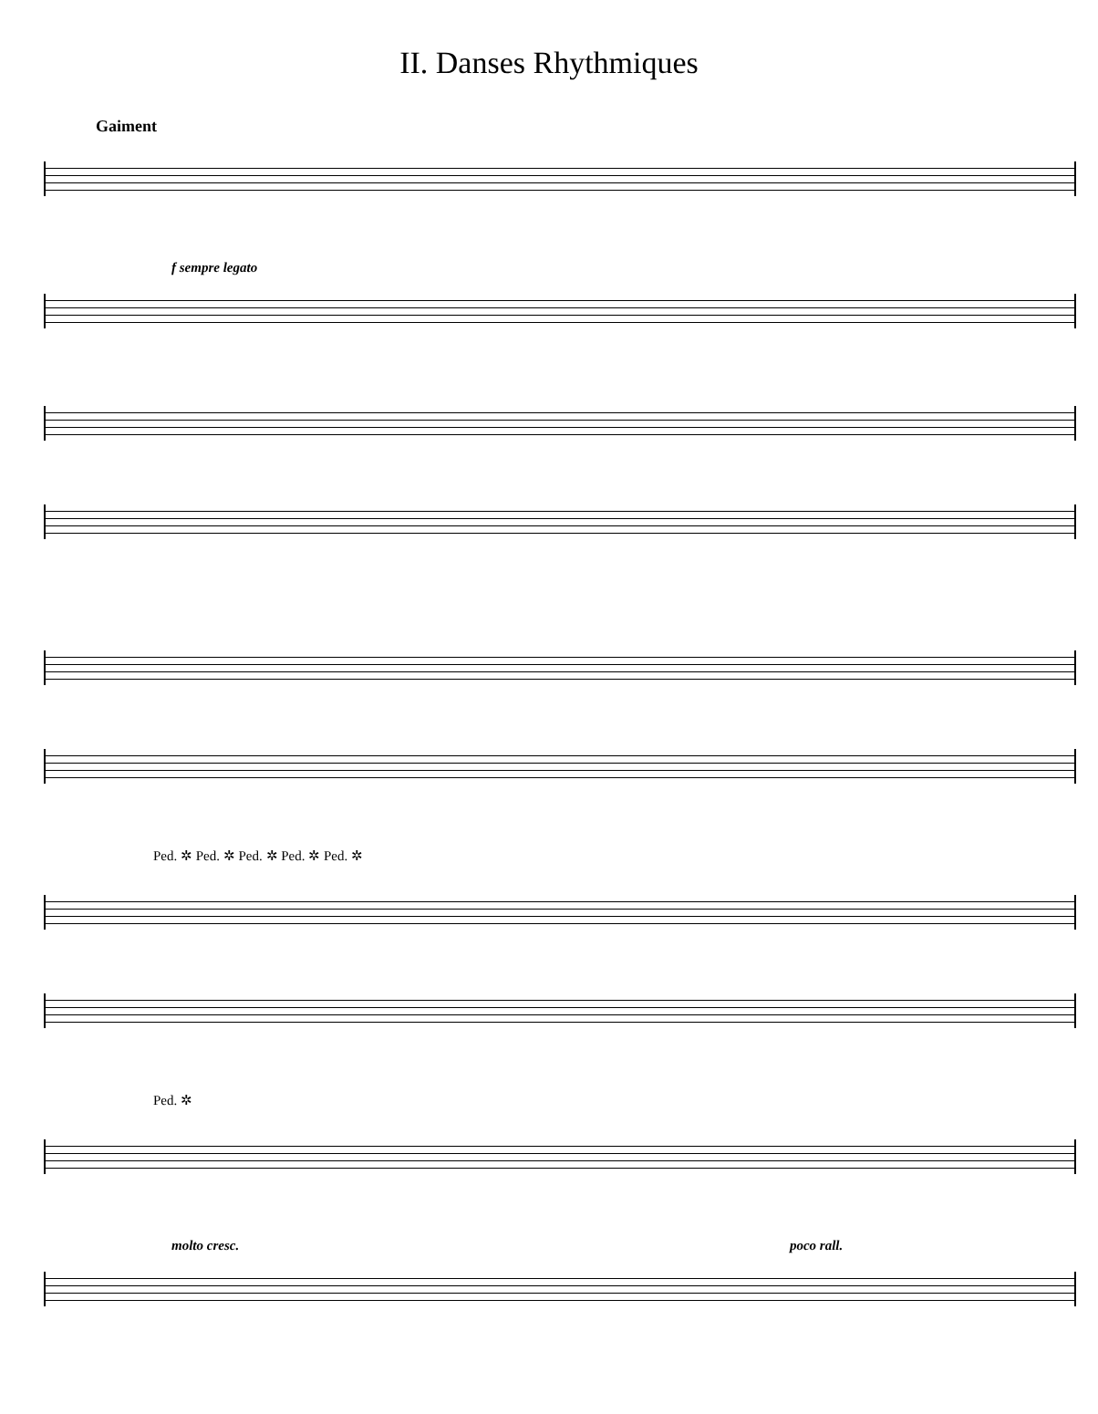II. Danses Rhythmiques
Gaiment
f sempre legato
Ped. ✲ Ped. ✲ Ped. ✲ Ped. ✲ Ped. ✲
Ped. ✲
molto cresc. poco rall.